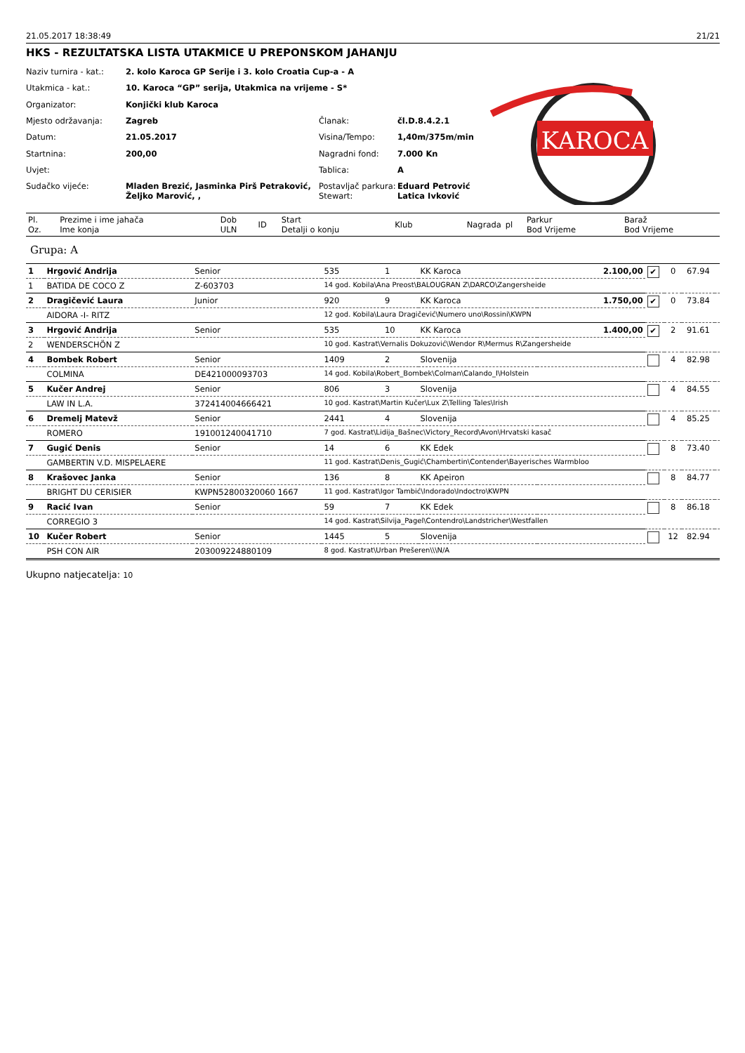21.05.2017 18:38:49 21/21
HKS - REZULTATSKA LISTA UTAKMICE U PREPONSKOM JAHANJU
| Naziv turnira - kat.: | 2. kolo Karoca GP Serije i 3. kolo Croatia Cup-a - A | | |
| Utakmica - kat.: | 10. Karoca “GP” serija, Utakmica na vrijeme - S* | | |
| Organizator: | Konjički klub Karoca | | |
| Mjesto održavanja: | Zagreb | Članak: | čl.D.8.4.2.1 |
| Datum: | 21.05.2017 | Visina/Tempo: | 1,40m/375m/min |
| Startnina: | 200,00 | Nagradni fond: | 7.000 Kn |
| Uvjet: | | Tablica: | A |
| Sudačko vijeće: | Mladen Brezić, Jasminka Pirš Petraković, Željko Marović, , | Postavljač parkura: Stewart: | Eduard Petrović Latica Ivković |
KAROCA
| Pl. Oz. | Prezime i ime jahača Ime konja | Dob ULN | ID | Start Detalji o konju | Klub | Nagrada | pl | Parkur Bod Vrijeme | Baraž Bod Vrijeme |
| --- | --- | --- | --- | --- | --- | --- | --- | --- | --- |
Grupa: A
| 1 | Hrgović Andrija | Senior | 535 | 1 | KK Karoca | 2.100,00 | ✔ | 0 | 67.94 | |
| 1 | BATIDA DE COCO Z | Z-603703 | 14 god. Kobila\Ana Preost\BALOUGRAN Z\DARCO\Zangersheide | | | | | | | |
| 2 | Dragičević Laura | Junior | 920 | 9 | KK Karoca | 1.750,00 | ✔ | 0 | 73.84 | |
| | AIDORA -I- RITZ | | 12 god. Kobila\Laura Dragičević\Numero uno\Rossini\KWPN | | | | | | | |
| 3 | Hrgović Andrija | Senior | 535 | 10 | KK Karoca | 1.400,00 | ✔ | 2 | 91.61 | |
| 2 | WENDERSCHÖN Z | | 10 god. Kastrat\Vernalis Dokuzović\Wendor R\Mermus R\Zangersheide | | | | | | | |
| 4 | Bombek Robert | Senior | 1409 | 2 | Slovenija | | | 4 | 82.98 | |
| | COLMINA | DE421000093703 | 14 god. Kobila\Robert_Bombek\Colman\Calando_I\Holstein | | | | | | | |
| 5 | Kučer Andrej | Senior | 806 | 3 | Slovenija | | | 4 | 84.55 | |
| | LAW IN L.A. | 372414004666421 | 10 god. Kastrat\Martin Kučer\Lux Z\Telling Tales\Irish | | | | | | | |
| 6 | Dremelj Matevž | Senior | 2441 | 4 | Slovenija | | | 4 | 85.25 | |
| | ROMERO | 191001240041710 | 7 god. Kastrat\Lidija_Bašnec\Victory_Record\Avon\Hrvatski kasač | | | | | | | |
| 7 | Gugić Denis | Senior | 14 | 6 | KK Edek | | | 8 | 73.40 | |
| | GAMBERTIN V.D. MISPELAERE | | 11 god. Kastrat\Denis_Gugić\Chambertin\Contender\Bayerisches Warmbloo | | | | | | | |
| 8 | Krašovec Janka | Senior | 136 | 8 | KK Apeiron | | | 8 | 84.77 | |
| | BRIGHT DU CERISIER | KWPN52800320060 1667 | 11 god. Kastrat\Igor Tambić\Indorado\Indoctro\KWPN | | | | | | | |
| 9 | Racić Ivan | Senior | 59 | 7 | KK Edek | | | 8 | 86.18 | |
| | CORREGIO 3 | | 14 god. Kastrat\Silvija_Pagel\Contendro\Landstricher\Westfallen | | | | | | | |
| 10 | Kučer Robert | Senior | 1445 | 5 | Slovenija | | | 12 | 82.94 | |
| | PSH CON AIR | 203009224880109 | 8 god. Kastrat\Urban Prešeren\\\N/A | | | | | | | |
Ukupno natjecatelja: 10